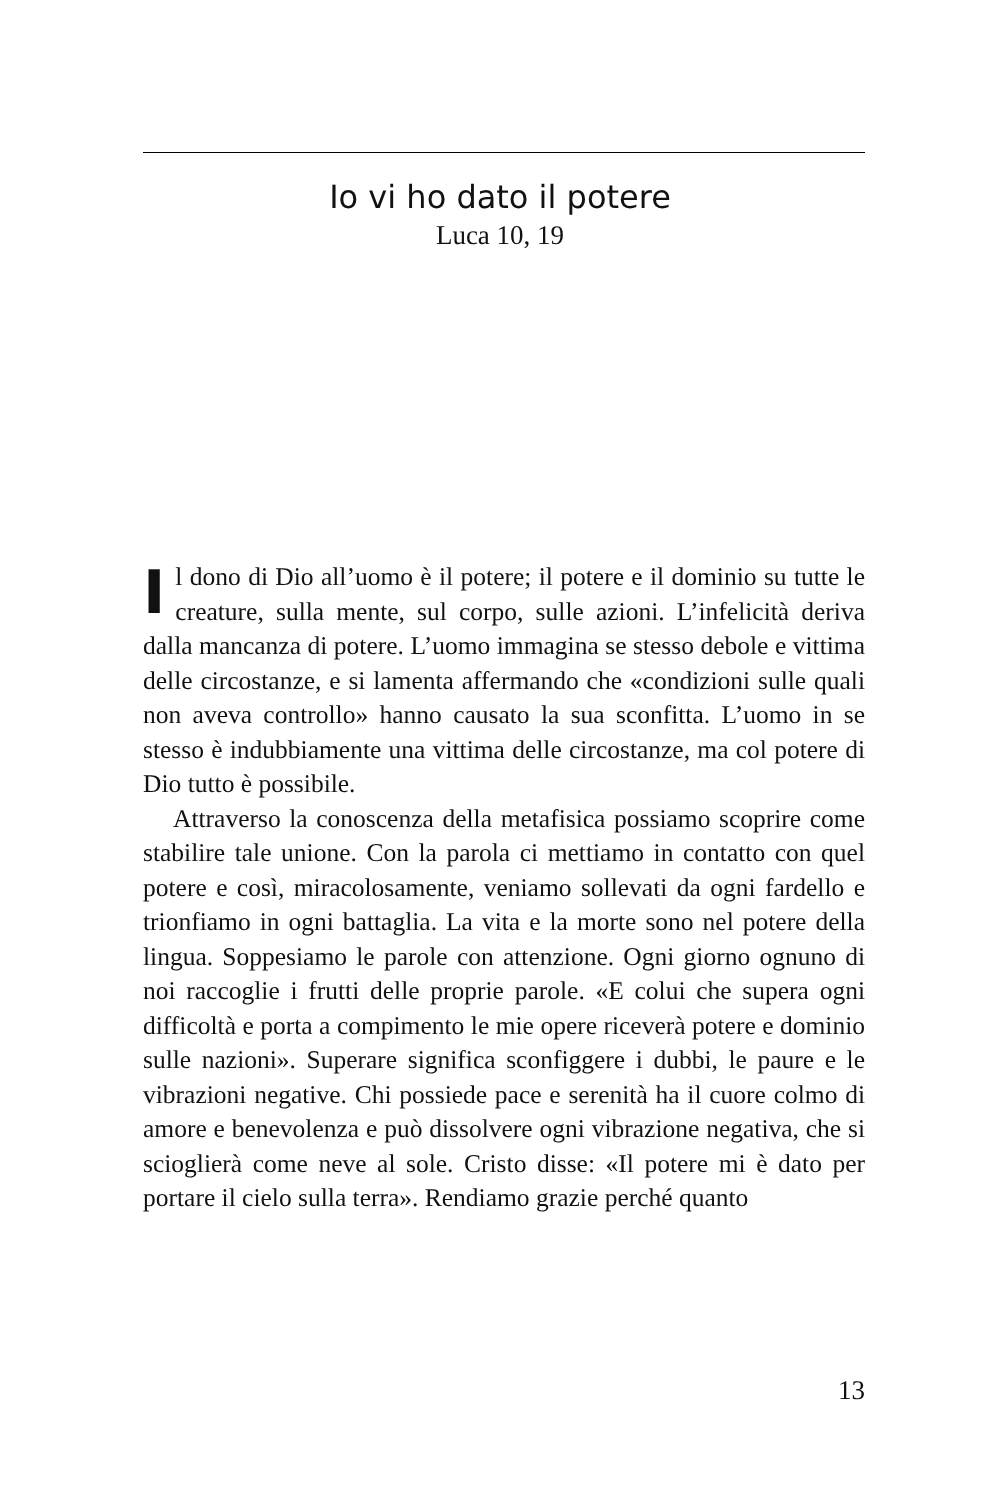Io vi ho dato il potere
Luca 10, 19
Il dono di Dio all’uomo è il potere; il potere e il dominio su tutte le creature, sulla mente, sul corpo, sulle azioni. L’infelicità deriva dalla mancanza di potere. L’uomo immagina se stesso debole e vittima delle circostanze, e si lamenta affermando che «condizioni sulle quali non aveva controllo» hanno causato la sua sconfitta. L’uomo in se stesso è indubbiamente una vittima delle circostanze, ma col potere di Dio tutto è possibile.
Attraverso la conoscenza della metafisica possiamo scoprire come stabilire tale unione. Con la parola ci mettiamo in contatto con quel potere e così, miracolosamente, veniamo sollevati da ogni fardello e trionfiamo in ogni battaglia. La vita e la morte sono nel potere della lingua. Soppesiamo le parole con attenzione. Ogni giorno ognuno di noi raccoglie i frutti delle proprie parole. «E colui che supera ogni difficoltà e porta a compimento le mie opere riceverà potere e dominio sulle nazioni». Superare significa sconfiggere i dubbi, le paure e le vibrazioni negative. Chi possiede pace e serenità ha il cuore colmo di amore e benevolenza e può dissolvere ogni vibrazione negativa, che si scioglierà come neve al sole. Cristo disse: «Il potere mi è dato per portare il cielo sulla terra». Rendiamo grazie perché quanto
13